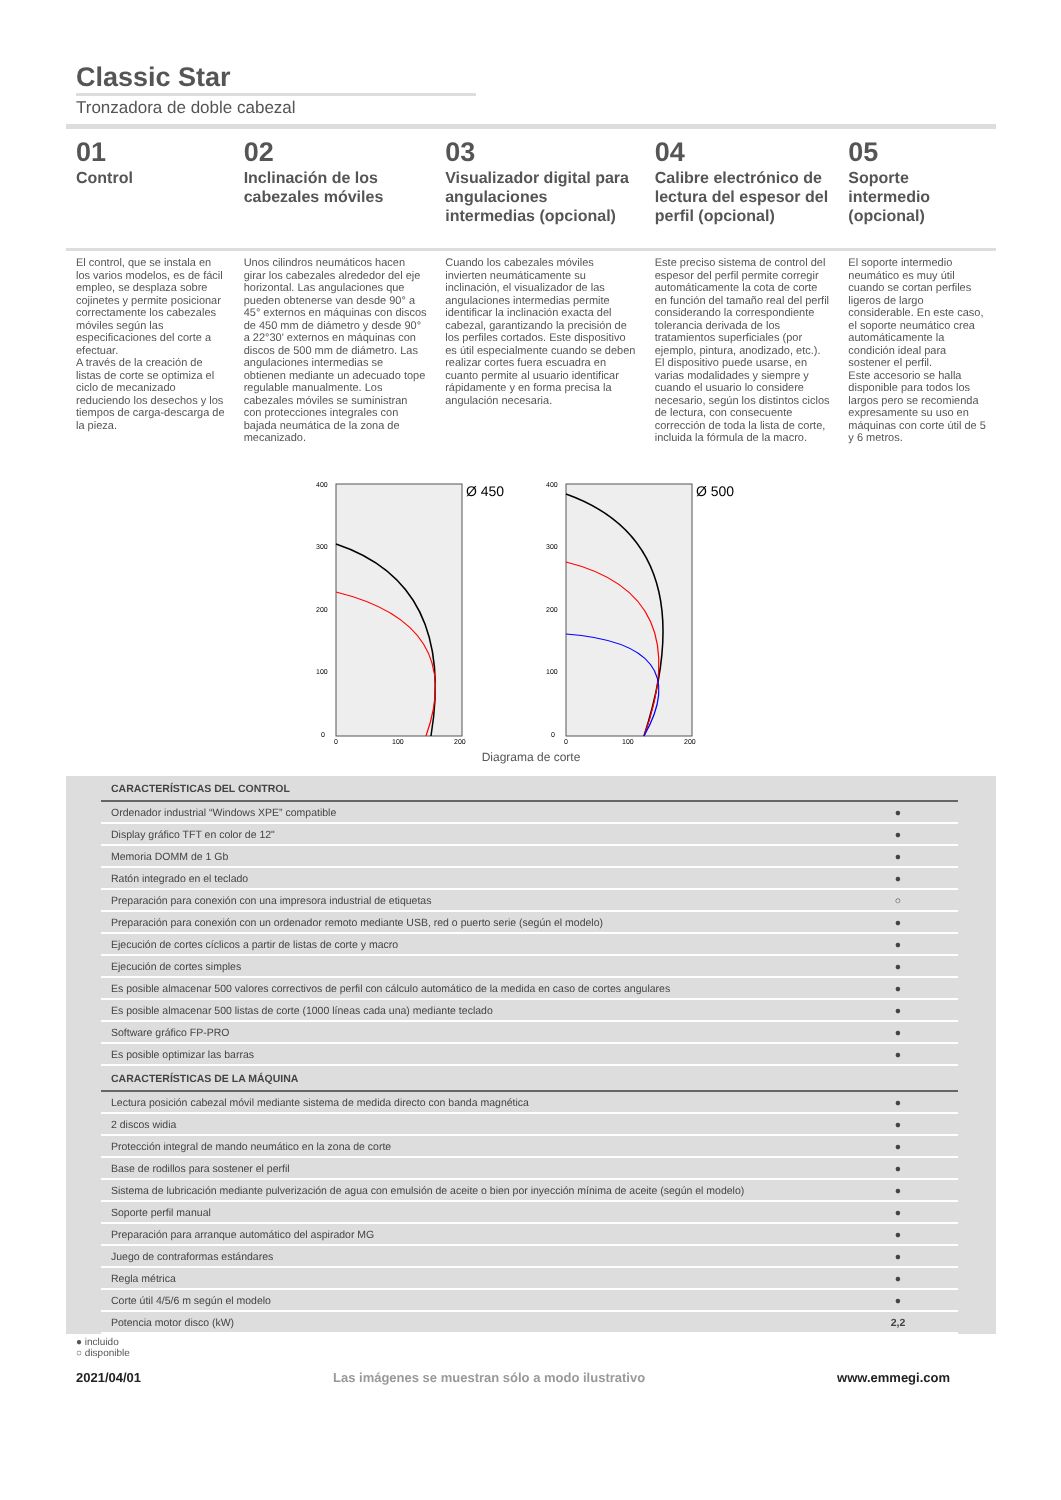Classic Star
Tronzadora de doble cabezal
01
Control
02
Inclinación de los cabezales móviles
03
Visualizador digital para angulaciones intermedias (opcional)
04
Calibre electrónico de lectura del espesor del perfil (opcional)
05
Soporte intermedio (opcional)
El control, que se instala en los varios modelos, es de fácil empleo, se desplaza sobre cojinetes y permite posicionar correctamente los cabezales móviles según las especificaciones del corte a efectuar.
A través de la creación de listas de corte se optimiza el ciclo de mecanizado reduciendo los desechos y los tiempos de carga-descarga de la pieza.
Unos cilindros neumáticos hacen girar los cabezales alrededor del eje horizontal. Las angulaciones que pueden obtenerse van desde 90° a 45° externos en máquinas con discos de 450 mm de diámetro y desde 90° a 22°30' externos en máquinas con discos de 500 mm de diámetro. Las angulaciones intermedias se obtienen mediante un adecuado tope regulable manualmente. Los cabezales móviles se suministran con protecciones integrales con bajada neumática de la zona de mecanizado.
Cuando los cabezales móviles invierten neumáticamente su inclinación, el visualizador de las angulaciones intermedias permite identificar la inclinación exacta del cabezal, garantizando la precisión de los perfiles cortados. Este dispositivo es útil especialmente cuando se deben realizar cortes fuera escuadra en cuanto permite al usuario identificar rápidamente y en forma precisa la angulación necesaria.
Este preciso sistema de control del espesor del perfil permite corregir automáticamente la cota de corte en función del tamaño real del perfil considerando la correspondiente tolerancia derivada de los tratamientos superficiales (por ejemplo, pintura, anodizado, etc.). El dispositivo puede usarse, en varias modalidades y siempre y cuando el usuario lo considere necesario, según los distintos ciclos de lectura, con consecuente corrección de toda la lista de corte, incluida la fórmula de la macro.
El soporte intermedio neumático es muy útil cuando se cortan perfiles ligeros de largo considerable. En este caso, el soporte neumático crea automáticamente la condición ideal para sostener el perfil.
Este accesorio se halla disponible para todos los largos pero se recomienda expresamente su uso en máquinas con corte útil de 5 y 6 metros.
400
300
200
100
0
0
100
200
Ø 450
400
300
200
100
0
0
100
200
Ø 500
Diagrama de corte
| CARACTERÍSTICAS DEL CONTROL | |
| --- | --- |
| Ordenador industrial “Windows XPE” compatible | ● |
| Display gráfico TFT en color de 12" | ● |
| Memoria DOMM de 1 Gb | ● |
| Ratón integrado en el teclado | ● |
| Preparación para conexión con una impresora industrial de etiquetas | ○ |
| Preparación para conexión con un ordenador remoto mediante USB, red o puerto serie (según el modelo) | ● |
| Ejecución de cortes cíclicos a partir de listas de corte y macro | ● |
| Ejecución de cortes simples | ● |
| Es posible almacenar 500 valores correctivos de perfil con cálculo automático de la medida en caso de cortes angulares | ● |
| Es posible almacenar 500 listas de corte (1000 líneas cada una) mediante teclado | ● |
| Software gráfico FP-PRO | ● |
| Es posible optimizar las barras | ● |
| CARACTERÍSTICAS DE LA MÁQUINA | |
| Lectura posición cabezal móvil mediante sistema de medida directo con banda magnética | ● |
| 2 discos widia | ● |
| Protección integral de mando neumático en la zona de corte | ● |
| Base de rodillos para sostener el perfil | ● |
| Sistema de lubricación mediante pulverización de agua con emulsión de aceite o bien por inyección mínima de aceite (según el modelo) | ● |
| Soporte perfil manual | ● |
| Preparación para arranque automático del aspirador MG | ● |
| Juego de contraformas estándares | ● |
| Regla métrica | ● |
| Corte útil 4/5/6 m según el modelo | ● |
| Potencia motor disco (kW) | 2,2 |
● incluido
○ disponible
2021/04/01 Las imágenes se muestran sólo a modo ilustrativo www.emmegi.com